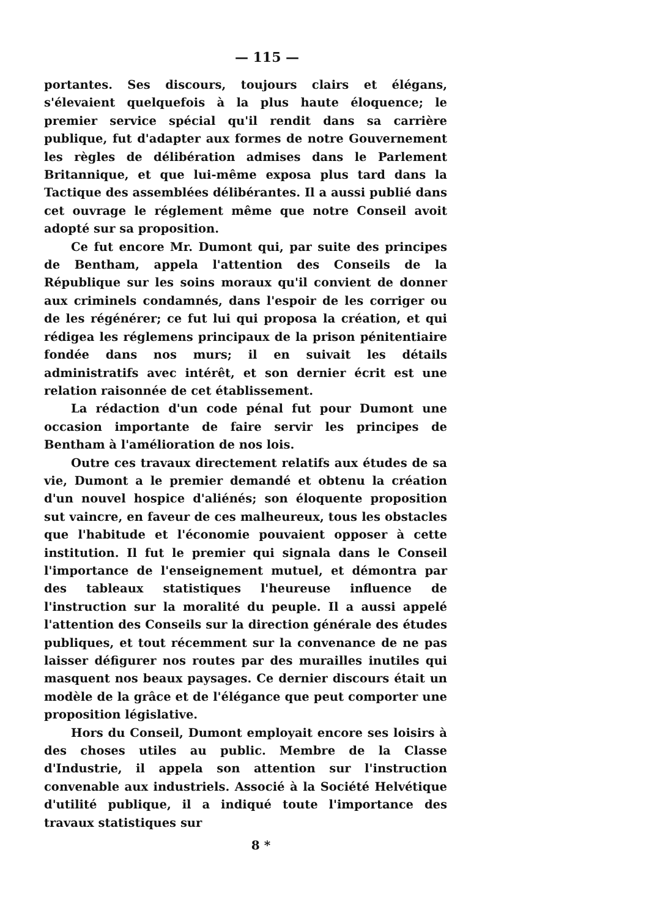— 115 —
portantes. Ses discours, toujours clairs et élégans, s'élevaient quelquefois à la plus haute éloquence; le premier service spécial qu'il rendit dans sa carrière publique, fut d'adapter aux formes de notre Gouvernement les règles de délibération admises dans le Parlement Britannique, et que lui-même exposa plus tard dans la Tactique des assemblées délibérantes. Il a aussi publié dans cet ouvrage le réglement même que notre Conseil avoit adopté sur sa proposition.
Ce fut encore Mr. Dumont qui, par suite des principes de Bentham, appela l'attention des Conseils de la République sur les soins moraux qu'il convient de donner aux criminels condamnés, dans l'espoir de les corriger ou de les régénérer; ce fut lui qui proposa la création, et qui rédigea les réglemens principaux de la prison pénitentiaire fondée dans nos murs; il en suivait les détails administratifs avec intérêt, et son dernier écrit est une relation raisonnée de cet établissement.
La rédaction d'un code pénal fut pour Dumont une occasion importante de faire servir les principes de Bentham à l'amélioration de nos lois.
Outre ces travaux directement relatifs aux études de sa vie, Dumont a le premier demandé et obtenu la création d'un nouvel hospice d'aliénés; son éloquente proposition sut vaincre, en faveur de ces malheureux, tous les obstacles que l'habitude et l'économie pouvaient opposer à cette institution. Il fut le premier qui signala dans le Conseil l'importance de l'enseignement mutuel, et démontra par des tableaux statistiques l'heureuse influence de l'instruction sur la moralité du peuple. Il a aussi appelé l'attention des Conseils sur la direction générale des études publiques, et tout récemment sur la convenance de ne pas laisser défigurer nos routes par des murailles inutiles qui masquent nos beaux paysages. Ce dernier discours était un modèle de la grâce et de l'élégance que peut comporter une proposition législative.
Hors du Conseil, Dumont employait encore ses loisirs à des choses utiles au public. Membre de la Classe d'Industrie, il appela son attention sur l'instruction convenable aux industriels. Associé à la Société Helvétique d'utilité publique, il a indiqué toute l'importance des travaux statistiques sur
8 *